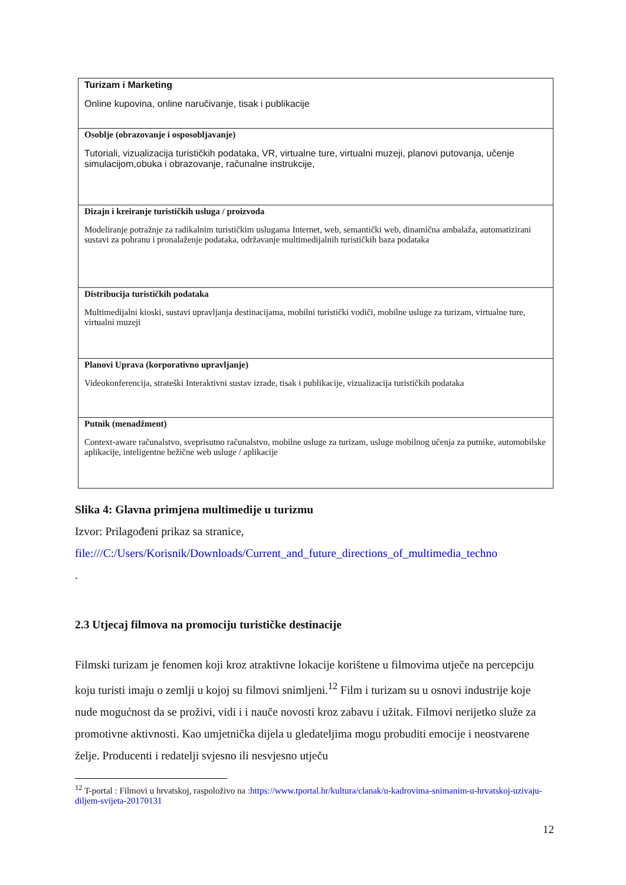| Turizam i Marketing Online kupovina, online naručivanje, tisak i publikacije |
| Osoblje (obrazovanje i osposobljavanje) Tutoriali, vizualizacija turističkih podataka, VR, virtualne ture, virtualni muzeji, planovi putovanja, učenje simulacijom,obuka i obrazovanje, računalne instrukcije, |
| Dizajn i kreiranje turističkih usluga / proizvoda Modeliranje potražnje za radikalnim turističkim uslugama Internet, web, semantički web, dinamična ambalaža, automatizirani sustavi za pohranu i pronalaženje podataka, održavanje multimedijalnih turističkih baza podataka |
| Distribucija turističkih podataka Multimedijalni kioski, sustavi upravljanja destinacijama, mobilni turistički vodiči, mobilne usluge za turizam, virtualne ture, virtualni muzeji |
| Planovi Uprava (korporativno upravljanje) Videokonferencija, strateški Interaktivni sustav izrade, tisak i publikacije, vizualizacija turističkih podataka |
| Putnik (menadžment) Context-aware računalstvo, sveprisutno računalstvo, mobilne usluge za turizam, usluge mobilnog učenja za putnike, automobilske aplikacije, inteligentne bežične web usluge / aplikacije |
Slika 4: Glavna primjena multimedije u turizmu
Izvor: Prilagođeni prikaz sa stranice,
file:///C:/Users/Korisnik/Downloads/Current_and_future_directions_of_multimedia_techno
.
2.3 Utjecaj filmova na promociju turističke destinacije
Filmski turizam je fenomen koji kroz atraktivne lokacije korištene u filmovima utječe na percepciju koju turisti imaju o zemlji u kojoj su filmovi snimljeni.<sup>12</sup> Film i turizam su u osnovi industrije koje nude mogućnost da se proživi, vidi i i nauče novosti kroz zabavu i užitak. Filmovi nerijetko služe za promotivne aktivnosti. Kao umjetnička dijela u gledateljima mogu probuditi emocije i neostvarene želje. Producenti i redatelji svjesno ili nesvjesno utječu
<sup>12</sup> T-portal : Filmovi u hrvatskoj, raspoloživo na :https://www.tportal.hr/kultura/clanak/u-kadrovima-snimanim-u-hrvatskoj-uzivaju-diljem-svijeta-20170131
12